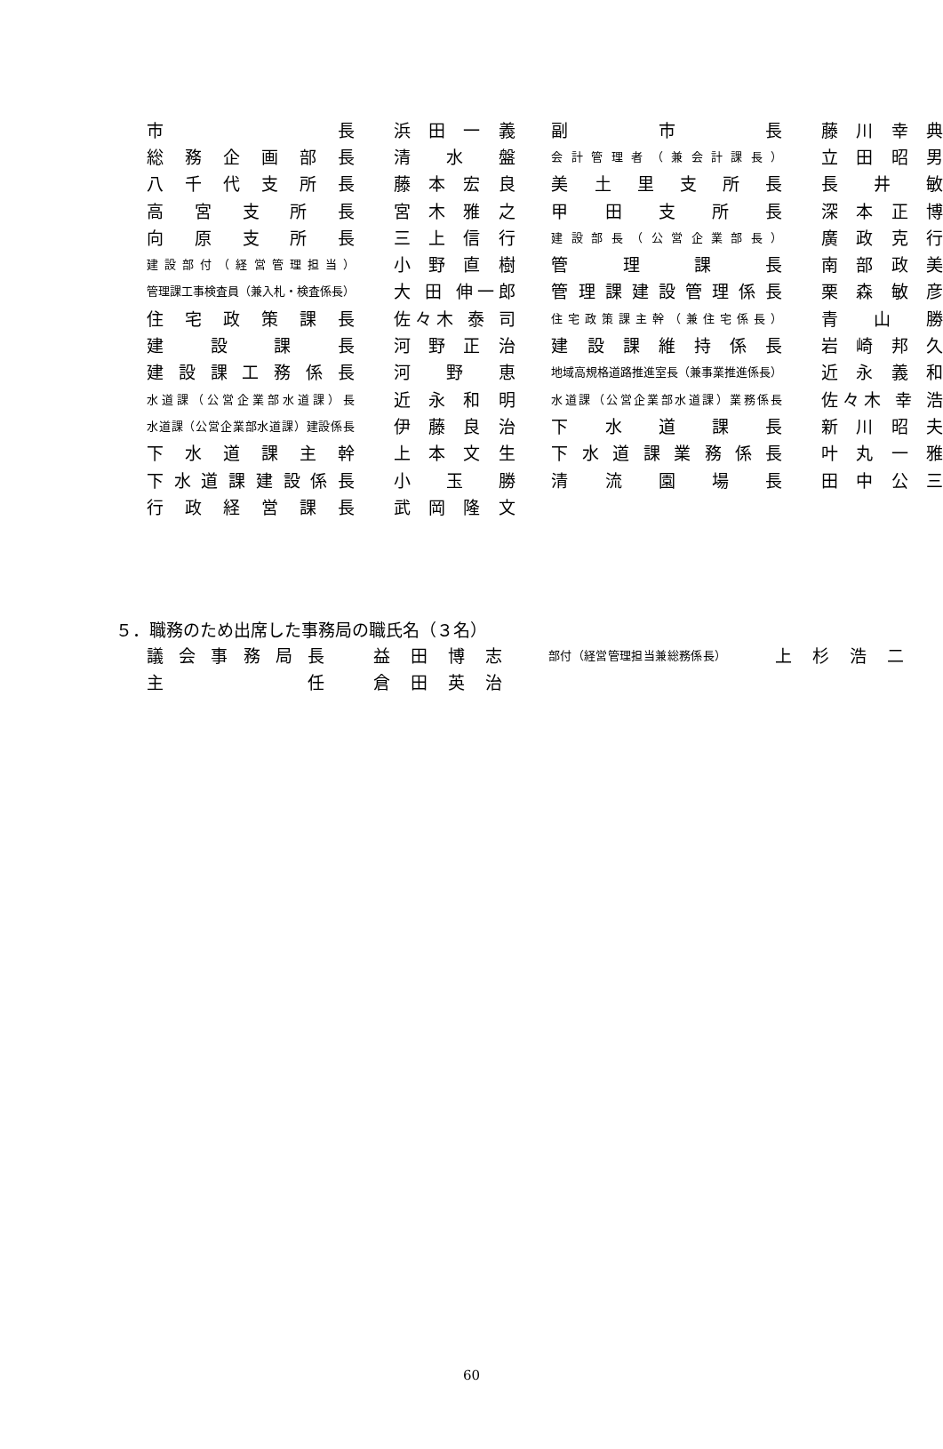| 市 長 | | 浜 田 一 義 | | 副 市 長 | | 藤 川 幸 典 |
| 総務企画部長 | | 清 水 盤 | | 会計管理者（兼会計課長） | | 立 田 昭 男 |
| 八千代支所長 | | 藤 本 宏 良 | | 美土里支所長 | | 長 井 敏 |
| 高宮支所長 | | 宮 木 雅 之 | | 甲田支所長 | | 深 本 正 博 |
| 向原支所長 | | 三 上 信 行 | | 建設部長（公営企業部長） | | 廣 政 克 行 |
| 建設部付（経営管理担当） | | 小 野 直 樹 | | 管理課長 | | 南 部 政 美 |
| 管理課工事検査員（兼入札・検査係長） | | 大 田 伸一郎 | | 管理課建設管理係長 | | 栗 森 敏 彦 |
| 住宅政策課長 | | 佐々木 泰 司 | | 住宅政策課主幹（兼住宅係長） | | 青 山 勝 |
| 建設課長 | | 河 野 正 治 | | 建設課維持係長 | | 岩 崎 邦 久 |
| 建設課工務係長 | | 河 野 恵 | | 地域高規格道路推進室長（兼事業推進係長） | | 近 永 義 和 |
| 水道課（公営企業部水道課）長 | | 近 永 和 明 | | 水道課（公営企業部水道課）業務係長 | | 佐々木 幸 浩 |
| 水道課（公営企業部水道課）建設係長 | | 伊 藤 良 治 | | 下水道課長 | | 新 川 昭 夫 |
| 下水道課主幹 | | 上 本 文 生 | | 下水道課業務係長 | | 叶 丸 一 雅 |
| 下水道課建設係長 | | 小 玉 勝 | | 清流園場長 | | 田 中 公 三 |
| 行政経営課長 | | 武 岡 隆 文 | | | | |
５．職務のため出席した事務局の職氏名（３名）
| 議会事務局長 | | 益 田 博 志 | | 部付（経営管理担当兼総務係長） | | 上 杉 浩 二 |
| 主 任 | | 倉 田 英 治 | | | | |
60